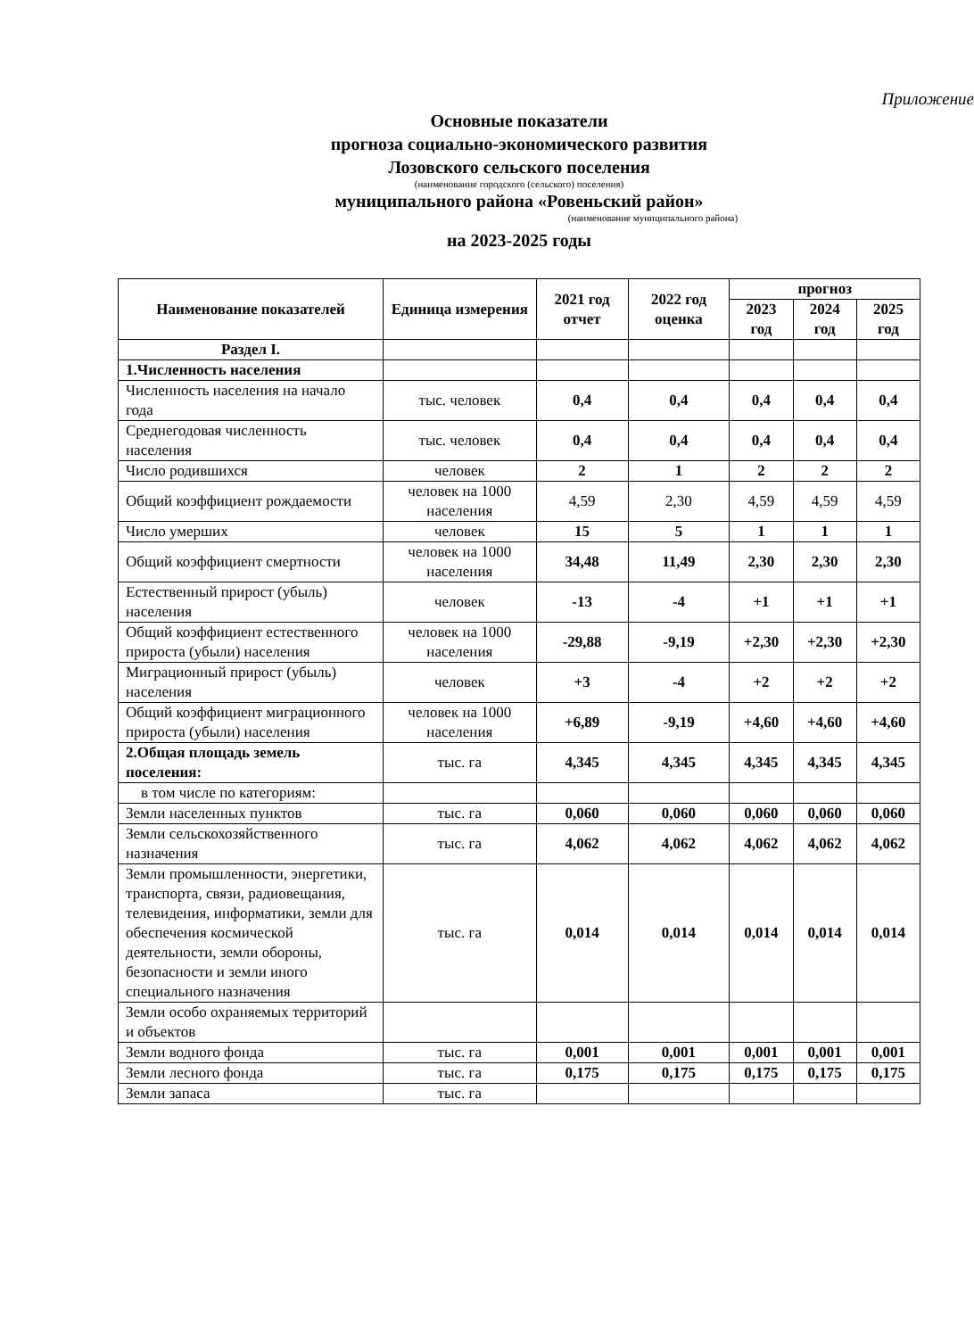Приложение
Основные показатели
прогноза социально-экономического развития
Лозовского сельского поселения
(наименование городского (сельского) поселения)
муниципального района «Ровеньский район»
(наименование муниципального района)
на 2023-2025 годы
| Наименование показателей | Единица измерения | 2021 год отчет | 2022 год оценка | прогноз | | |
| --- | --- | --- | --- | --- | --- | --- |
| | | | | 2023 год | 2024 год | 2025 год |
| Раздел I. | | | | | | |
| 1.Численность населения | | | | | | |
| Численность населения на начало года | тыс. человек | 0,4 | 0,4 | 0,4 | 0,4 | 0,4 |
| Среднегодовая численность населения | тыс. человек | 0,4 | 0,4 | 0,4 | 0,4 | 0,4 |
| Число родившихся | человек | 2 | 1 | 2 | 2 | 2 |
| Общий коэффициент рождаемости | человек на 1000 населения | 4,59 | 2,30 | 4,59 | 4,59 | 4,59 |
| Число умерших | человек | 15 | 5 | 1 | 1 | 1 |
| Общий коэффициент смертности | человек на 1000 населения | 34,48 | 11,49 | 2,30 | 2,30 | 2,30 |
| Естественный прирост (убыль) населения | человек | -13 | -4 | +1 | +1 | +1 |
| Общий коэффициент естественного прироста (убыли) населения | человек на 1000 населения | -29,88 | -9,19 | +2,30 | +2,30 | +2,30 |
| Миграционный прирост (убыль) населения | человек | +3 | -4 | +2 | +2 | +2 |
| Общий коэффициент миграционного прироста (убыли) населения | человек на 1000 населения | +6,89 | -9,19 | +4,60 | +4,60 | +4,60 |
| 2.Общая площадь земель поселения: | тыс. га | 4,345 | 4,345 | 4,345 | 4,345 | 4,345 |
| в том числе по категориям: | | | | | | |
| Земли населенных пунктов | тыс. га | 0,060 | 0,060 | 0,060 | 0,060 | 0,060 |
| Земли сельскохозяйственного назначения | тыс. га | 4,062 | 4,062 | 4,062 | 4,062 | 4,062 |
| Земли промышленности, энергетики, транспорта, связи, радиовещания, телевидения, информатики, земли для обеспечения космической деятельности, земли обороны, безопасности и земли иного специального назначения | тыс. га | 0,014 | 0,014 | 0,014 | 0,014 | 0,014 |
| Земли особо охраняемых территорий и объектов | | | | | | |
| Земли водного фонда | тыс. га | 0,001 | 0,001 | 0,001 | 0,001 | 0,001 |
| Земли лесного фонда | тыс. га | 0,175 | 0,175 | 0,175 | 0,175 | 0,175 |
| Земли запаса | тыс. га | | | | | |